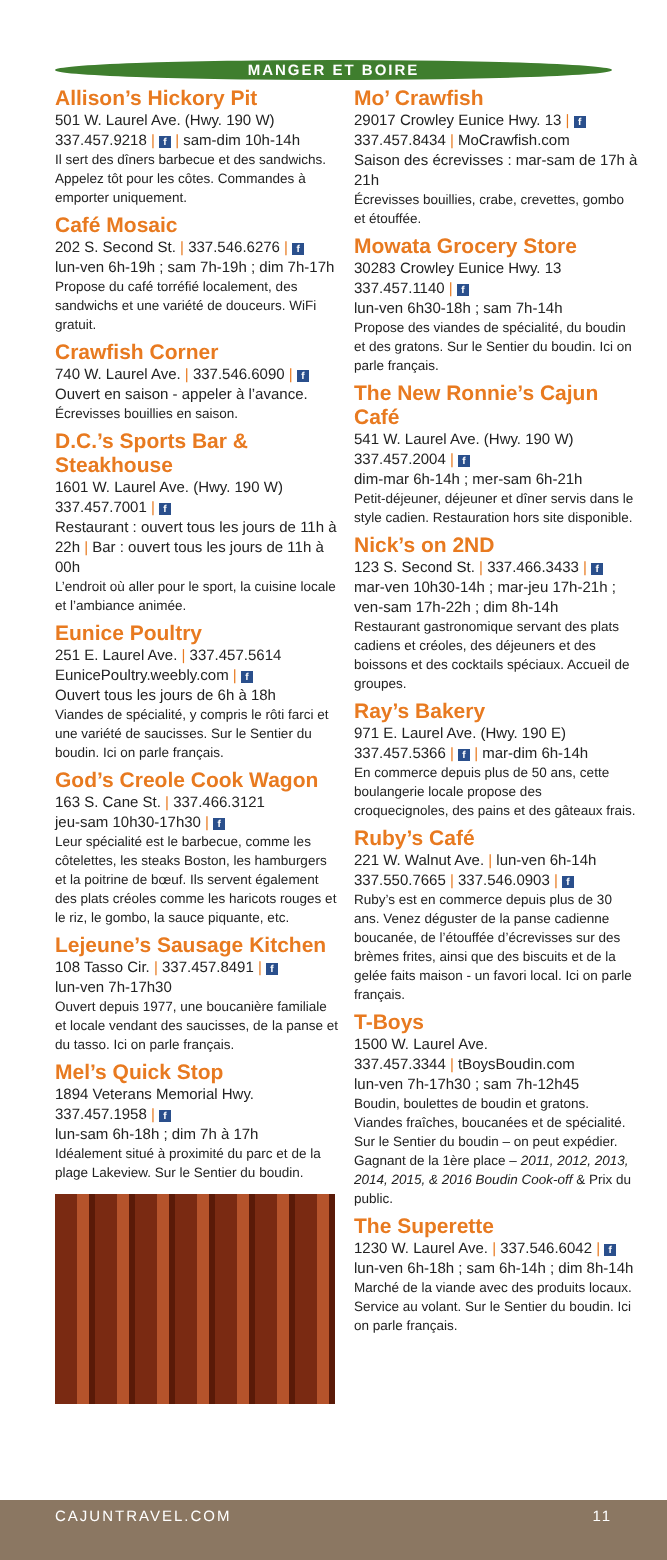MANGER ET BOIRE
Allison’s Hickory Pit
501 W. Laurel Ave. (Hwy. 190 W)
337.457.9218 | f | sam-dim 10h-14h
Il sert des dîners barbecue et des sandwichs. Appelez tôt pour les côtes. Commandes à emporter uniquement.
Café Mosaic
202 S. Second St. | 337.546.6276 | f
lun-ven 6h-19h ; sam 7h-19h ; dim 7h-17h
Propose du café torréfié localement, des sandwichs et une variété de douceurs. WiFi gratuit.
Crawfish Corner
740 W. Laurel Ave. | 337.546.6090 | f
Ouvert en saison - appeler à l’avance.
Écrevisses bouillies en saison.
D.C.’s Sports Bar & Steakhouse
1601 W. Laurel Ave. (Hwy. 190 W)
337.457.7001 | f
Restaurant : ouvert tous les jours de 11h à 22h | Bar : ouvert tous les jours de 11h à 00h
L’endroit où aller pour le sport, la cuisine locale et l’ambiance animée.
Eunice Poultry
251 E. Laurel Ave. | 337.457.5614
EunicePoultry.weebly.com | f
Ouvert tous les jours de 6h à 18h
Viandes de spécialité, y compris le rôti farci et une variété de saucisses. Sur le Sentier du boudin. Ici on parle français.
God’s Creole Cook Wagon
163 S. Cane St. | 337.466.3121
jeu-sam 10h30-17h30 | f
Leur spécialité est le barbecue, comme les côtelettes, les steaks Boston, les hamburgers et la poitrine de bœuf. Ils servent également des plats créoles comme les haricots rouges et le riz, le gombo, la sauce piquante, etc.
Lejeune’s Sausage Kitchen
108 Tasso Cir. | 337.457.8491 | f
lun-ven 7h-17h30
Ouvert depuis 1977, une boucanière familiale et locale vendant des saucisses, de la panse et du tasso. Ici on parle français.
Mel’s Quick Stop
1894 Veterans Memorial Hwy.
337.457.1958 | f
lun-sam 6h-18h ; dim 7h à 17h
Idéalement situé à proximité du parc et de la plage Lakeview. Sur le Sentier du boudin.
Mo’ Crawfish
29017 Crowley Eunice Hwy. 13 | f
337.457.8434 | MoCrawfish.com
Saison des écrevisses : mar-sam de 17h à 21h
Écrevisses bouillies, crabe, crevettes, gombo et étouffée.
Mowata Grocery Store
30283 Crowley Eunice Hwy. 13
337.457.1140 | f
lun-ven 6h30-18h ; sam 7h-14h
Propose des viandes de spécialité, du boudin et des gratons. Sur le Sentier du boudin. Ici on parle français.
The New Ronnie’s Cajun Café
541 W. Laurel Ave. (Hwy. 190 W)
337.457.2004 | f
dim-mar 6h-14h ; mer-sam 6h-21h
Petit-déjeuner, déjeuner et dîner servis dans le style cadien. Restauration hors site disponible.
Nick’s on 2ND
123 S. Second St. | 337.466.3433 | f
mar-ven 10h30-14h ; mar-jeu 17h-21h ; ven-sam 17h-22h ; dim 8h-14h
Restaurant gastronomique servant des plats cadiens et créoles, des déjeuners et des boissons et des cocktails spéciaux. Accueil de groupes.
Ray’s Bakery
971 E. Laurel Ave. (Hwy. 190 E)
337.457.5366 | f | mar-dim 6h-14h
En commerce depuis plus de 50 ans, cette boulangerie locale propose des croquecignoles, des pains et des gâteaux frais.
Ruby’s Café
221 W. Walnut Ave. | lun-ven 6h-14h
337.550.7665 | 337.546.0903 | f
Ruby’s est en commerce depuis plus de 30 ans. Venez déguster de la panse cadienne boucanée, de l’étouffée d’écrevisses sur des brèmes frites, ainsi que des biscuits et de la gelée faits maison - un favori local. Ici on parle français.
T-Boys
1500 W. Laurel Ave.
337.457.3344 | tBoysBoudin.com
lun-ven 7h-17h30 ; sam 7h-12h45
Boudin, boulettes de boudin et gratons. Viandes fraîches, boucanées et de spécialité. Sur le Sentier du boudin – on peut expédier. Gagnant de la 1ère place – 2011, 2012, 2013, 2014, 2015, & 2016 Boudin Cook-off & Prix du public.
The Superette
1230 W. Laurel Ave. | 337.546.6042 | f
lun-ven 6h-18h ; sam 6h-14h ; dim 8h-14h
Marché de la viande avec des produits locaux. Service au volant. Sur le Sentier du boudin. Ici on parle français.
CAJUNTRAVEL.COM 11